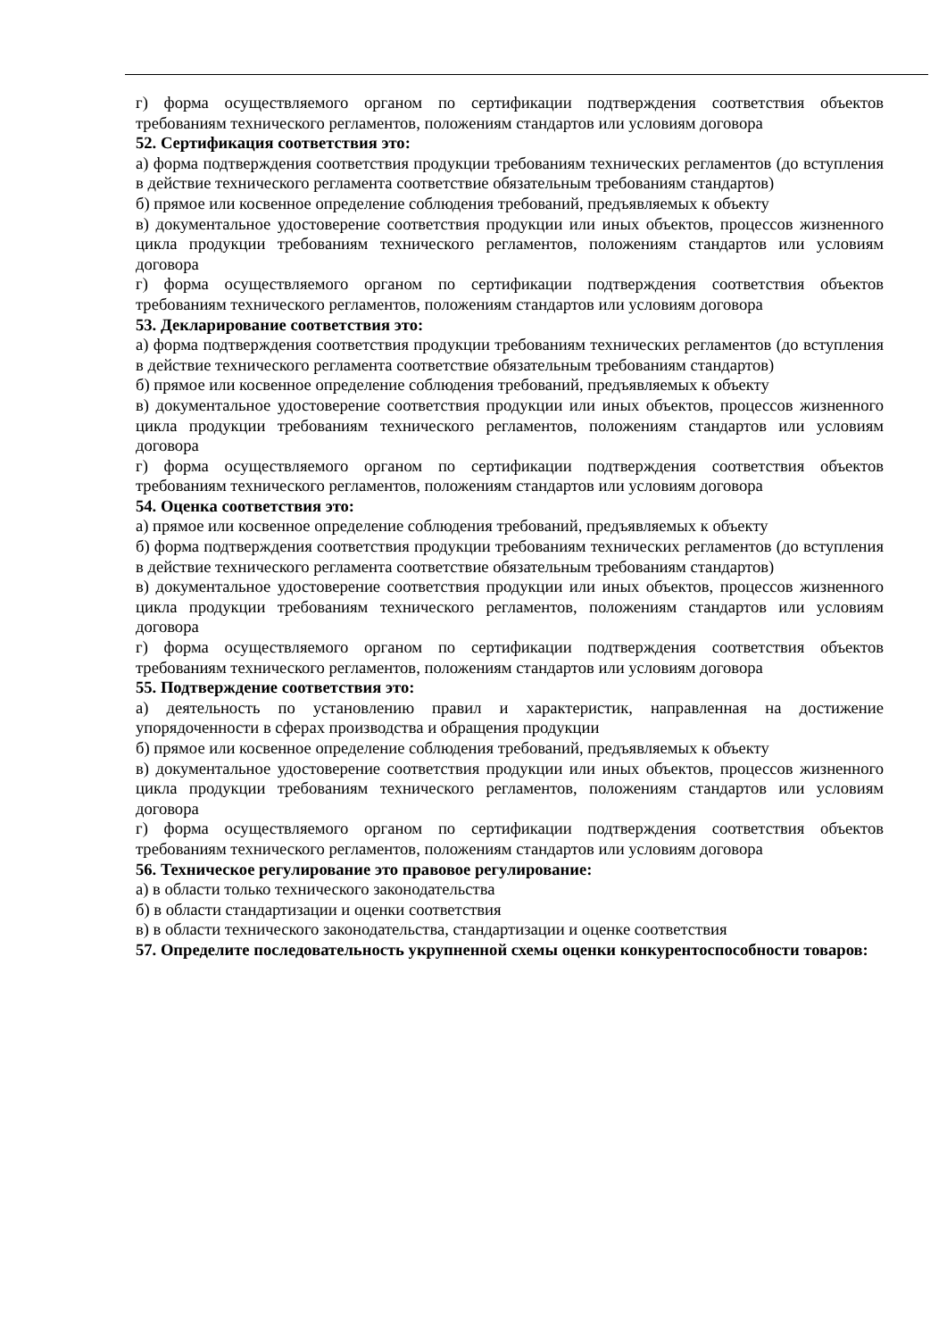г) форма осуществляемого органом по сертификации подтверждения соответствия объектов требованиям технического регламентов, положениям стандартов или условиям договора
52. Сертификация соответствия это:
а) форма подтверждения соответствия продукции требованиям технических регламентов (до вступления в действие технического регламента соответствие обязательным требованиям стандартов)
б) прямое или косвенное определение соблюдения требований, предъявляемых к объекту
в) документальное удостоверение соответствия продукции или иных объектов, процессов жизненного цикла продукции требованиям технического регламентов, положениям стандартов или условиям договора
г) форма осуществляемого органом по сертификации подтверждения соответствия объектов требованиям технического регламентов, положениям стандартов или условиям договора
53. Декларирование соответствия это:
а) форма подтверждения соответствия продукции требованиям технических регламентов (до вступления в действие технического регламента соответствие обязательным требованиям стандартов)
б) прямое или косвенное определение соблюдения требований, предъявляемых к объекту
в) документальное удостоверение соответствия продукции или иных объектов, процессов жизненного цикла продукции требованиям технического регламентов, положениям стандартов или условиям договора
г) форма осуществляемого органом по сертификации подтверждения соответствия объектов требованиям технического регламентов, положениям стандартов или условиям договора
54. Оценка соответствия это:
а) прямое или косвенное определение соблюдения требований, предъявляемых к объекту
б) форма подтверждения соответствия продукции требованиям технических регламентов (до вступления в действие технического регламента соответствие обязательным требованиям стандартов)
в) документальное удостоверение соответствия продукции или иных объектов, процессов жизненного цикла продукции требованиям технического регламентов, положениям стандартов или условиям договора
г) форма осуществляемого органом по сертификации подтверждения соответствия объектов требованиям технического регламентов, положениям стандартов или условиям договора
55. Подтверждение соответствия это:
а) деятельность по установлению правил и характеристик, направленная на достижение упорядоченности в сферах производства и обращения продукции
б) прямое или косвенное определение соблюдения требований, предъявляемых к объекту
в) документальное удостоверение соответствия продукции или иных объектов, процессов жизненного цикла продукции требованиям технического регламентов, положениям стандартов или условиям договора
г) форма осуществляемого органом по сертификации подтверждения соответствия объектов требованиям технического регламентов, положениям стандартов или условиям договора
56. Техническое регулирование это правовое регулирование:
а) в области только технического законодательства
б) в области стандартизации и оценки соответствия
в) в области технического законодательства, стандартизации и оценке соответствия
57. Определите последовательность укрупненной схемы оценки конкурентоспособности товаров: